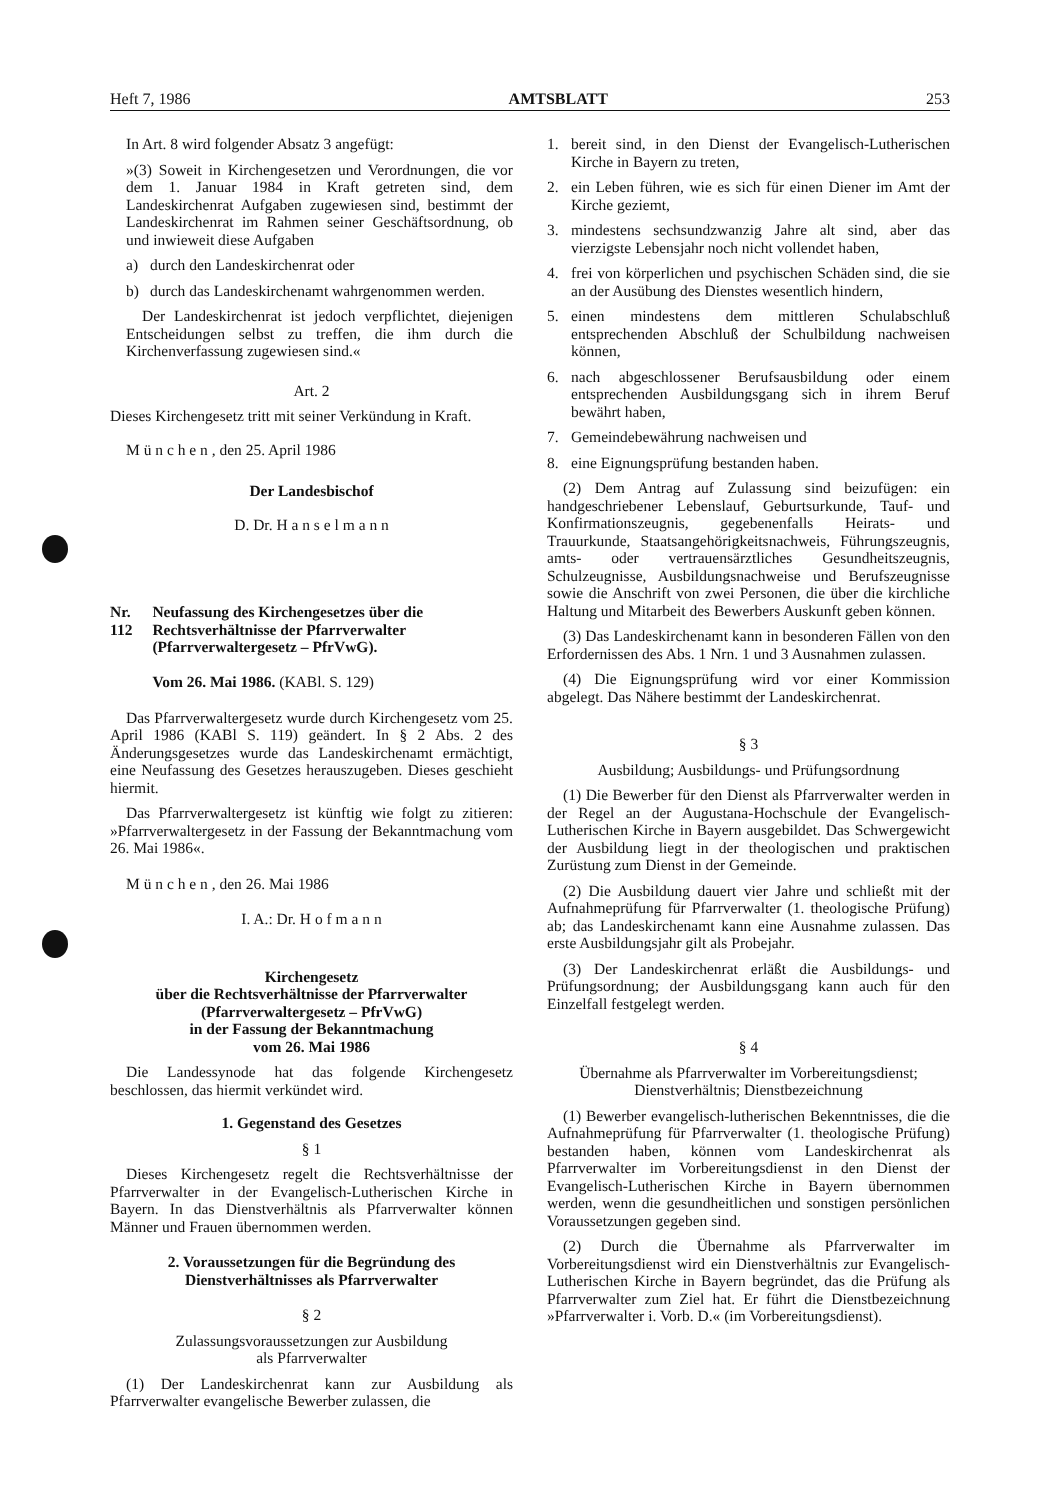Heft 7, 1986 AMTSBLATT 253
In Art. 8 wird folgender Absatz 3 angefügt:
»(3) Soweit in Kirchengesetzen und Verordnungen, die vor dem 1. Januar 1984 in Kraft getreten sind, dem Landeskirchenrat Aufgaben zugewiesen sind, bestimmt der Landeskirchenrat im Rahmen seiner Geschäftsordnung, ob und inwieweit diese Aufgaben
a) durch den Landeskirchenrat oder
b) durch das Landeskirchenamt wahrgenommen werden.
Der Landeskirchenrat ist jedoch verpflichtet, diejenigen Entscheidungen selbst zu treffen, die ihm durch die Kirchenverfassung zugewiesen sind.«
Art. 2
Dieses Kirchengesetz tritt mit seiner Verkündung in Kraft.
M ü n c h e n , den 25. April 1986
Der Landesbischof
D. Dr. H a n s e l m a n n
Nr. 112 Neufassung des Kirchengesetzes über die Rechtsverhältnisse der Pfarrverwalter (Pfarrverwaltergesetz – PfrVwG).
Vom 26. Mai 1986. (KABl. S. 129)
Das Pfarrverwaltergesetz wurde durch Kirchengesetz vom 25. April 1986 (KABl S. 119) geändert. In § 2 Abs. 2 des Änderungsgesetzes wurde das Landeskirchenamt ermächtigt, eine Neufassung des Gesetzes herauszugeben. Dieses geschieht hiermit.
Das Pfarrverwaltergesetz ist künftig wie folgt zu zitieren: »Pfarrverwaltergesetz in der Fassung der Bekanntmachung vom 26. Mai 1986«.
M ü n c h e n , den 26. Mai 1986
I. A.: Dr. H o f m a n n
Kirchengesetz
über die Rechtsverhältnisse der Pfarrverwalter
(Pfarrverwaltergesetz – PfrVwG)
in der Fassung der Bekanntmachung
vom 26. Mai 1986
Die Landessynode hat das folgende Kirchengesetz beschlossen, das hiermit verkündet wird.
1. Gegenstand des Gesetzes
§ 1
Dieses Kirchengesetz regelt die Rechtsverhältnisse der Pfarrverwalter in der Evangelisch-Lutherischen Kirche in Bayern. In das Dienstverhältnis als Pfarrverwalter können Männer und Frauen übernommen werden.
2. Voraussetzungen für die Begründung des Dienstverhältnisses als Pfarrverwalter
§ 2
Zulassungsvoraussetzungen zur Ausbildung
als Pfarrverwalter
(1) Der Landeskirchenrat kann zur Ausbildung als Pfarrverwalter evangelische Bewerber zulassen, die
1. bereit sind, in den Dienst der Evangelisch-Lutherischen Kirche in Bayern zu treten,
2. ein Leben führen, wie es sich für einen Diener im Amt der Kirche geziemt,
3. mindestens sechsundzwanzig Jahre alt sind, aber das vierzigste Lebensjahr noch nicht vollendet haben,
4. frei von körperlichen und psychischen Schäden sind, die sie an der Ausübung des Dienstes wesentlich hindern,
5. einen mindestens dem mittleren Schulabschluß entsprechenden Abschluß der Schulbildung nachweisen können,
6. nach abgeschlossener Berufsausbildung oder einem entsprechenden Ausbildungsgang sich in ihrem Beruf bewährt haben,
7. Gemeindebewährung nachweisen und
8. eine Eignungsprüfung bestanden haben.
(2) Dem Antrag auf Zulassung sind beizufügen: ein handgeschriebener Lebenslauf, Geburtsurkunde, Tauf- und Konfirmationszeugnis, gegebenenfalls Heirats- und Trauurkunde, Staatsangehörigkeitsnachweis, Führungszeugnis, amts- oder vertrauensärztliches Gesundheitszeugnis, Schulzeugnisse, Ausbildungsnachweise und Berufszeugnisse sowie die Anschrift von zwei Personen, die über die kirchliche Haltung und Mitarbeit des Bewerbers Auskunft geben können.
(3) Das Landeskirchenamt kann in besonderen Fällen von den Erfordernissen des Abs. 1 Nrn. 1 und 3 Ausnahmen zulassen.
(4) Die Eignungsprüfung wird vor einer Kommission abgelegt. Das Nähere bestimmt der Landeskirchenrat.
§ 3
Ausbildung; Ausbildungs- und Prüfungsordnung
(1) Die Bewerber für den Dienst als Pfarrverwalter werden in der Regel an der Augustana-Hochschule der Evangelisch-Lutherischen Kirche in Bayern ausgebildet. Das Schwergewicht der Ausbildung liegt in der theologischen und praktischen Zurüstung zum Dienst in der Gemeinde.
(2) Die Ausbildung dauert vier Jahre und schließt mit der Aufnahmeprüfung für Pfarrverwalter (1. theologische Prüfung) ab; das Landeskirchenamt kann eine Ausnahme zulassen. Das erste Ausbildungsjahr gilt als Probejahr.
(3) Der Landeskirchenrat erläßt die Ausbildungs- und Prüfungsordnung; der Ausbildungsgang kann auch für den Einzelfall festgelegt werden.
§ 4
Übernahme als Pfarrverwalter im Vorbereitungsdienst;
Dienstverhältnis; Dienstbezeichnung
(1) Bewerber evangelisch-lutherischen Bekenntnisses, die die Aufnahmeprüfung für Pfarrverwalter (1. theologische Prüfung) bestanden haben, können vom Landeskirchenrat als Pfarrverwalter im Vorbereitungsdienst in den Dienst der Evangelisch-Lutherischen Kirche in Bayern übernommen werden, wenn die gesundheitlichen und sonstigen persönlichen Voraussetzungen gegeben sind.
(2) Durch die Übernahme als Pfarrverwalter im Vorbereitungsdienst wird ein Dienstverhältnis zur Evangelisch-Lutherischen Kirche in Bayern begründet, das die Prüfung als Pfarrverwalter zum Ziel hat. Er führt die Dienstbezeichnung »Pfarrverwalter i. Vorb. D.« (im Vorbereitungsdienst).